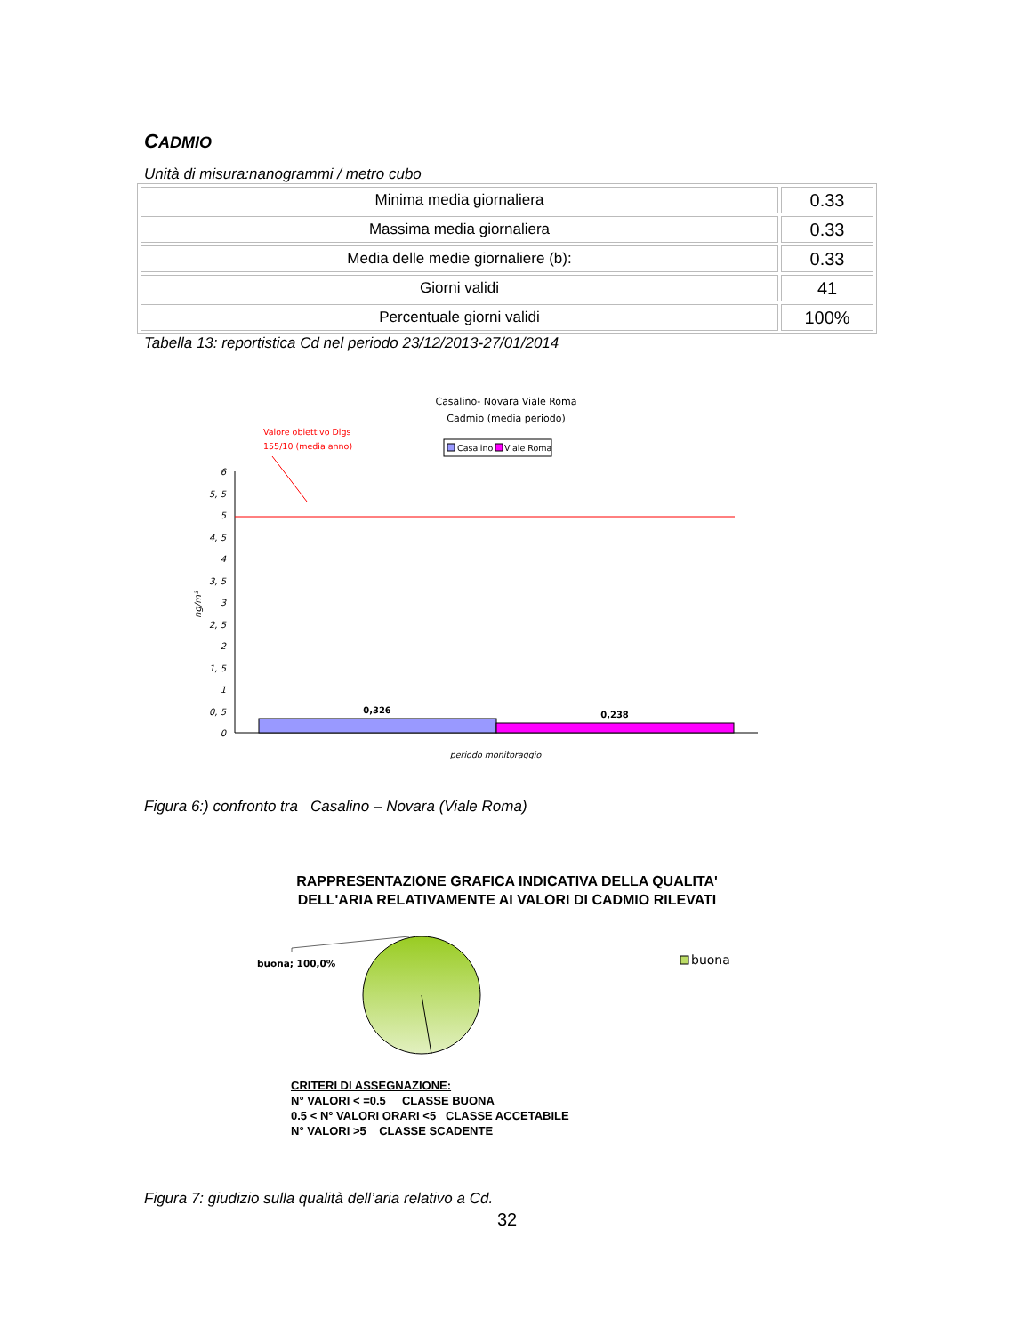CADMIO
Unità di misura:nanogrammi / metro cubo
| Minima media giornaliera | 0.33 |
| Massima media giornaliera | 0.33 |
| Media delle medie giornaliere (b): | 0.33 |
| Giorni validi | 41 |
| Percentuale giorni validi | 100% |
Tabella 13: reportistica Cd nel periodo 23/12/2013-27/01/2014
Casalino- Novara Viale Roma
Cadmio (media periodo)
Valore obiettivo Dlgs
155/10 (media anno)
Casalino
Viale Roma
6
5, 5
5
4, 5
4
3, 5
3
2, 5
2
1, 5
1
0, 5
0
ng/m³
0,326
0,238
periodo monitoraggio
Figura 6:) confronto tra Casalino – Novara (Viale Roma)
RAPPRESENTAZIONE GRAFICA INDICATIVA DELLA QUALITA'
DELL'ARIA RELATIVAMENTE AI VALORI DI CADMIO RILEVATI
buona; 100,0%
buona
CRITERI DI ASSEGNAZIONE:
N° VALORI < =0.5 CLASSE BUONA
0.5 < N° VALORI ORARI <5 CLASSE ACCETABILE
N° VALORI >5 CLASSE SCADENTE
Figura 7: giudizio sulla qualità dell’aria relativo a Cd.
32